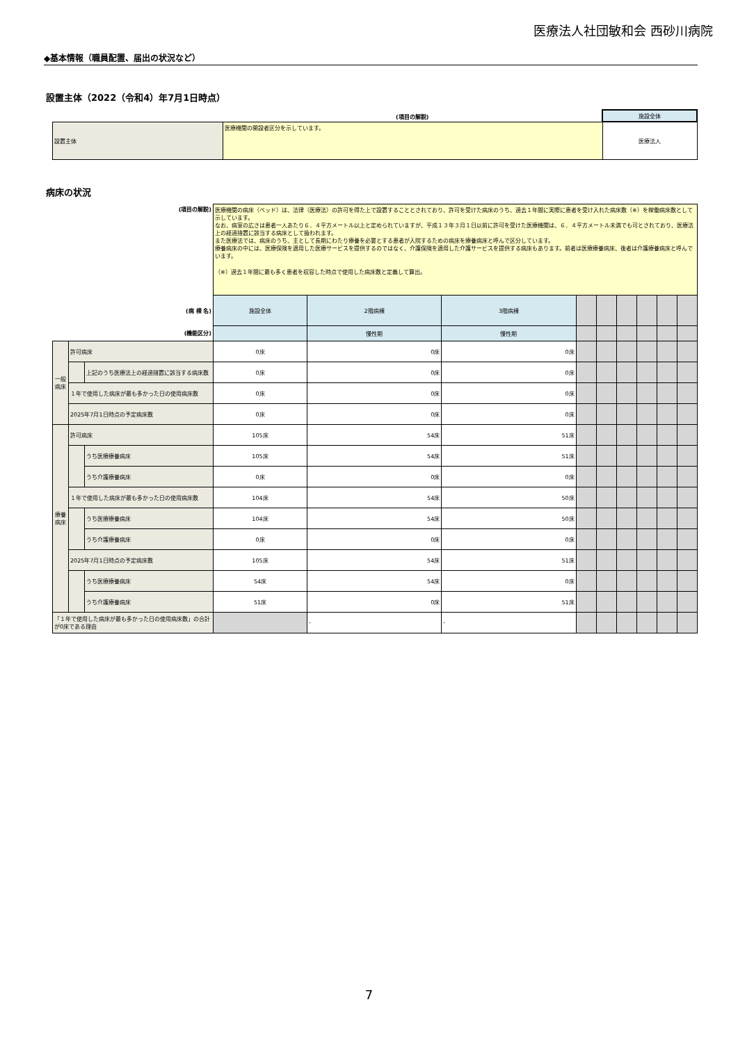医療法人社団敏和会 西砂川病院
◆基本情報（職員配置、届出の状況など）
設置主体（2022（令和4）年7月1日時点）
| | (項目の解説) | 施設全体 |
| 設置主体 | 医療機関の開設者区分を示しています。 | 医療法人 |
病床の状況
| (項目の解説) | | | 医療機関の病床（ベッド）は、法律（医療法）の許可を得た上で設置することとされており、許可を受けた病床のうち、過去１年間に実際に患者を受け入れた病床数（※）を稼働病床数として示しています。 なお、病室の広さは患者一人あたり６．４平方メートル以上と定められていますが、平成１３年３月１日以前に許可を受けた医療機関は、６．４平方メートル未満でも可とされており、医療法上の経過措置に該当する病床として扱われます。 また医療法では、病床のうち、主として長期にわたり療養を必要とする患者が入院するための病床を療養病床と呼んで区分しています。 療養病床の中には、医療保険を適用した医療サービスを提供するのではなく、介護保険を適用した介護サービスを提供する病床もあります。前者は医療療養病床、後者は介護療養病床と呼んでいます。 （※）過去１年間に最も多く患者を収容した時点で使用した病床数と定義して算出。 | | | | | | | | |
| (病 棟 名) | | | 施設全体 | 2階病棟 | 3階病棟 | | | | | | |
| (機能区分) | | | | 慢性期 | 慢性期 | | | | | | |
| 一般 病床 | 許可病床 | | 0床 | 0床 | 0床 | | | | | | |
| | | 上記のうち医療法上の経過措置に該当する病床数 | 0床 | 0床 | 0床 | | | | | | |
| | １年で使用した病床が最も多かった日の使用病床数 | | 0床 | 0床 | 0床 | | | | | | |
| | 2025年7月1日時点の予定病床数 | | 0床 | 0床 | 0床 | | | | | | |
| 療養 病床 | 許可病床 | | 105床 | 54床 | 51床 | | | | | | |
| | | うち医療療養病床 | 105床 | 54床 | 51床 | | | | | | |
| | | うち介護療養病床 | 0床 | 0床 | 0床 | | | | | | |
| | １年で使用した病床が最も多かった日の使用病床数 | | 104床 | 54床 | 50床 | | | | | | |
| | | うち医療療養病床 | 104床 | 54床 | 50床 | | | | | | |
| | | うち介護療養病床 | 0床 | 0床 | 0床 | | | | | | |
| | 2025年7月1日時点の予定病床数 | | 105床 | 54床 | 51床 | | | | | | |
| | | うち医療療養病床 | 54床 | 54床 | 0床 | | | | | | |
| | | うち介護療養病床 | 51床 | 0床 | 51床 | | | | | | |
| 「１年で使用した病床が最も多かった日の使用病床数」の合計が0床である理由 | | | | - | - | | | | | | |
7